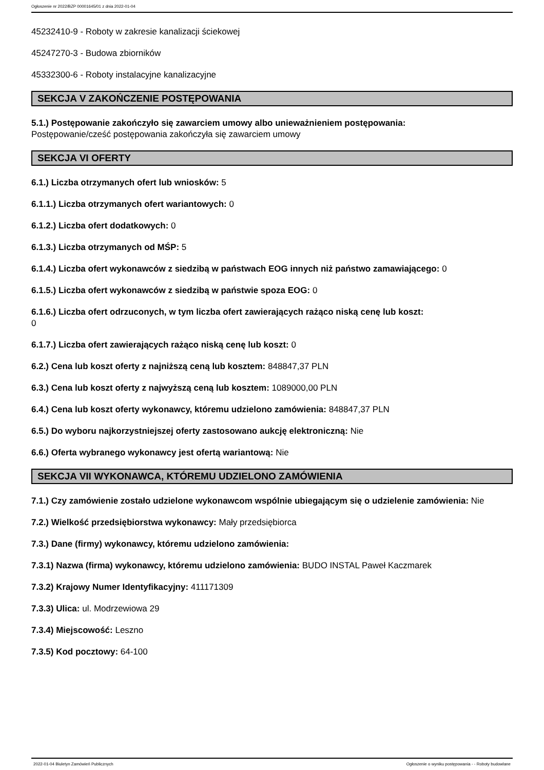Ogłoszenie nr 2022/BZP 00001645/01 z dnia 2022-01-04
45232410-9 - Roboty w zakresie kanalizacji ściekowej
45247270-3 - Budowa zbiorników
45332300-6 - Roboty instalacyjne kanalizacyjne
SEKCJA V ZAKOŃCZENIE POSTĘPOWANIA
5.1.) Postępowanie zakończyło się zawarciem umowy albo unieważnieniem postępowania:
Postępowanie/cześć postępowania zakończyła się zawarciem umowy
SEKCJA VI OFERTY
6.1.) Liczba otrzymanych ofert lub wniosków: 5
6.1.1.) Liczba otrzymanych ofert wariantowych: 0
6.1.2.) Liczba ofert dodatkowych: 0
6.1.3.) Liczba otrzymanych od MŚP: 5
6.1.4.) Liczba ofert wykonawców z siedzibą w państwach EOG innych niż państwo zamawiającego: 0
6.1.5.) Liczba ofert wykonawców z siedzibą w państwie spoza EOG: 0
6.1.6.) Liczba ofert odrzuconych, w tym liczba ofert zawierających rażąco niską cenę lub koszt:
0
6.1.7.) Liczba ofert zawierających rażąco niską cenę lub koszt: 0
6.2.) Cena lub koszt oferty z najniższą ceną lub kosztem: 848847,37 PLN
6.3.) Cena lub koszt oferty z najwyższą ceną lub kosztem: 1089000,00 PLN
6.4.) Cena lub koszt oferty wykonawcy, któremu udzielono zamówienia: 848847,37 PLN
6.5.) Do wyboru najkorzystniejszej oferty zastosowano aukcję elektroniczną: Nie
6.6.) Oferta wybranego wykonawcy jest ofertą wariantową: Nie
SEKCJA VII WYKONAWCA, KTÓREMU UDZIELONO ZAMÓWIENIA
7.1.) Czy zamówienie zostało udzielone wykonawcom wspólnie ubiegającym się o udzielenie zamówienia: Nie
7.2.) Wielkość przedsiębiorstwa wykonawcy: Mały przedsiębiorca
7.3.) Dane (firmy) wykonawcy, któremu udzielono zamówienia:
7.3.1) Nazwa (firma) wykonawcy, któremu udzielono zamówienia: BUDO INSTAL Paweł Kaczmarek
7.3.2) Krajowy Numer Identyfikacyjny: 411171309
7.3.3) Ulica: ul. Modrzewiowa 29
7.3.4) Miejscowość: Leszno
7.3.5) Kod pocztowy: 64-100
2022-01-04 Biuletyn Zamówień Publicznych Ogłoszenie o wyniku postępowania - - Roboty budowlane